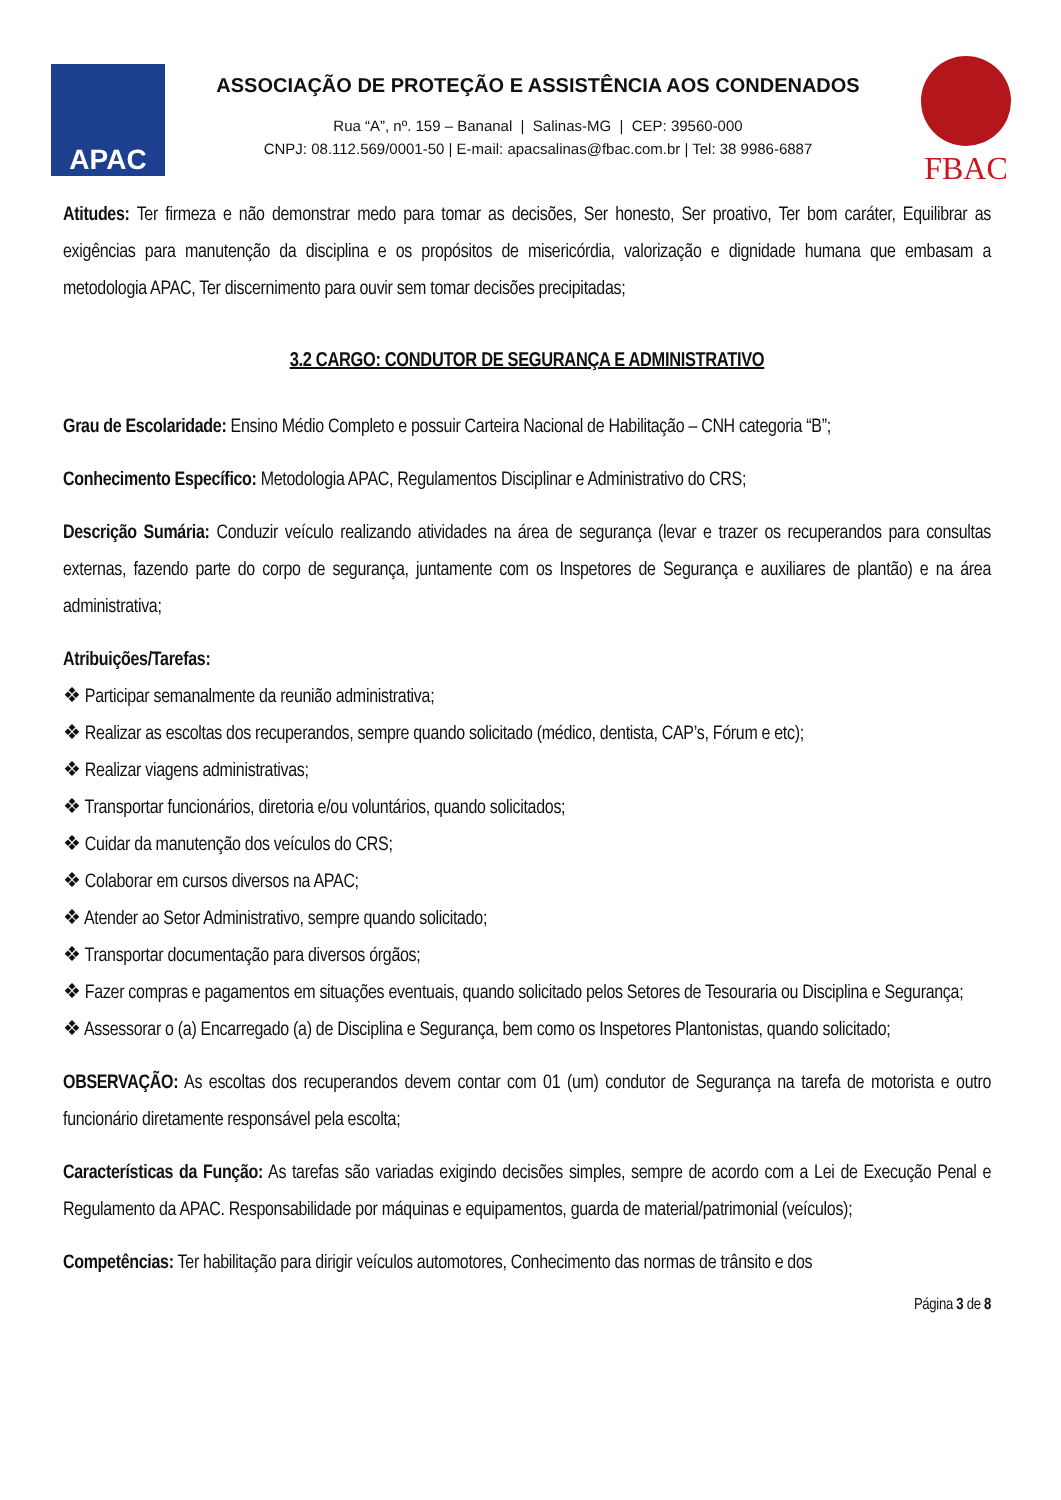APAC
ASSOCIAÇÃO DE PROTEÇÃO E ASSISTÊNCIA AOS CONDENADOS
Rua “A”, nº. 159 – Bananal | Salinas-MG | CEP: 39560-000
CNPJ: 08.112.569/0001-50 | E-mail: apacsalinas@fbac.com.br | Tel: 38 9986-6887
FBAC
Atitudes: Ter firmeza e não demonstrar medo para tomar as decisões, Ser honesto, Ser proativo, Ter bom caráter, Equilibrar as exigências para manutenção da disciplina e os propósitos de misericórdia, valorização e dignidade humana que embasam a metodologia APAC, Ter discernimento para ouvir sem tomar decisões precipitadas;
3.2 CARGO: CONDUTOR DE SEGURANÇA E ADMINISTRATIVO
Grau de Escolaridade: Ensino Médio Completo e possuir Carteira Nacional de Habilitação – CNH categoria “B”;
Conhecimento Específico: Metodologia APAC, Regulamentos Disciplinar e Administrativo do CRS;
Descrição Sumária: Conduzir veículo realizando atividades na área de segurança (levar e trazer os recuperandos para consultas externas, fazendo parte do corpo de segurança, juntamente com os Inspetores de Segurança e auxiliares de plantão) e na área administrativa;
Atribuições/Tarefas:
❖ Participar semanalmente da reunião administrativa;
❖ Realizar as escoltas dos recuperandos, sempre quando solicitado (médico, dentista, CAP’s, Fórum e etc);
❖ Realizar viagens administrativas;
❖ Transportar funcionários, diretoria e/ou voluntários, quando solicitados;
❖ Cuidar da manutenção dos veículos do CRS;
❖ Colaborar em cursos diversos na APAC;
❖ Atender ao Setor Administrativo, sempre quando solicitado;
❖ Transportar documentação para diversos órgãos;
❖ Fazer compras e pagamentos em situações eventuais, quando solicitado pelos Setores de Tesouraria ou Disciplina e Segurança;
❖ Assessorar o (a) Encarregado (a) de Disciplina e Segurança, bem como os Inspetores Plantonistas, quando solicitado;
OBSERVAÇÃO: As escoltas dos recuperandos devem contar com 01 (um) condutor de Segurança na tarefa de motorista e outro funcionário diretamente responsável pela escolta;
Características da Função: As tarefas são variadas exigindo decisões simples, sempre de acordo com a Lei de Execução Penal e Regulamento da APAC. Responsabilidade por máquinas e equipamentos, guarda de material/patrimonial (veículos);
Competências: Ter habilitação para dirigir veículos automotores, Conhecimento das normas de trânsito e dos
Página 3 de 8